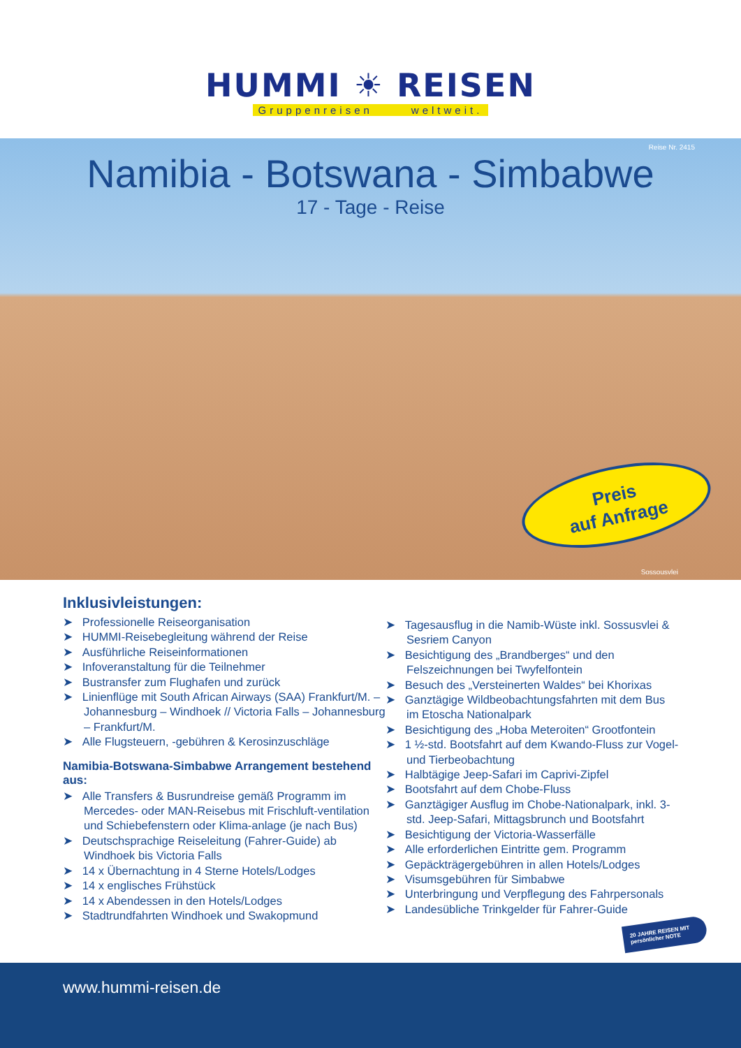HUMMI ☀ REISEN
Gruppenreisen weltweit.
Reise Nr. 2415
Namibia - Botswana - Simbabwe
17 - Tage - Reise
Preis
auf Anfrage
Sossousvlei
Inklusivleistungen:
➤ Professionelle Reiseorganisation
➤ HUMMI-Reisebegleitung während der Reise
➤ Ausführliche Reiseinformationen
➤ Infoveranstaltung für die Teilnehmer
➤ Bustransfer zum Flughafen und zurück
➤ Linienflüge mit South African Airways (SAA) Frankfurt/M. – Johannesburg – Windhoek // Victoria Falls – Johannesburg – Frankfurt/M.
➤ Alle Flugsteuern, -gebühren & Kerosinzuschläge
Namibia-Botswana-Simbabwe Arrangement bestehend aus:
➤ Alle Transfers & Busrundreise gemäß Programm im Mercedes- oder MAN-Reisebus mit Frischluft-ventilation und Schiebefenstern oder Klima-anlage (je nach Bus)
➤ Deutschsprachige Reiseleitung (Fahrer-Guide) ab Windhoek bis Victoria Falls
➤ 14 x Übernachtung in 4 Sterne Hotels/Lodges
➤ 14 x englisches Frühstück
➤ 14 x Abendessen in den Hotels/Lodges
➤ Stadtrundfahrten Windhoek und Swakopmund
➤ Tagesausflug in die Namib-Wüste inkl. Sossusvlei & Sesriem Canyon
➤ Besichtigung des „Brandberges“ und den Felszeichnungen bei Twyfelfontein
➤ Besuch des „Versteinerten Waldes“ bei Khorixas
➤ Ganztägige Wildbeobachtungsfahrten mit dem Bus im Etoscha Nationalpark
➤ Besichtigung des „Hoba Meteroiten“ Grootfontein
➤ 1 ½-std. Bootsfahrt auf dem Kwando-Fluss zur Vogel- und Tierbeobachtung
➤ Halbtägige Jeep-Safari im Caprivi-Zipfel
➤ Bootsfahrt auf dem Chobe-Fluss
➤ Ganztägiger Ausflug im Chobe-Nationalpark, inkl. 3-std. Jeep-Safari, Mittagsbrunch und Bootsfahrt
➤ Besichtigung der Victoria-Wasserfälle
➤ Alle erforderlichen Eintritte gem. Programm
➤ Gepäckträgergebühren in allen Hotels/Lodges
➤ Visumsgebühren für Simbabwe
➤ Unterbringung und Verpflegung des Fahrpersonals
➤ Landesübliche Trinkgelder für Fahrer-Guide
20 JAHRE REISEN MIT persönlicher NOTE
www.hummi-reisen.de